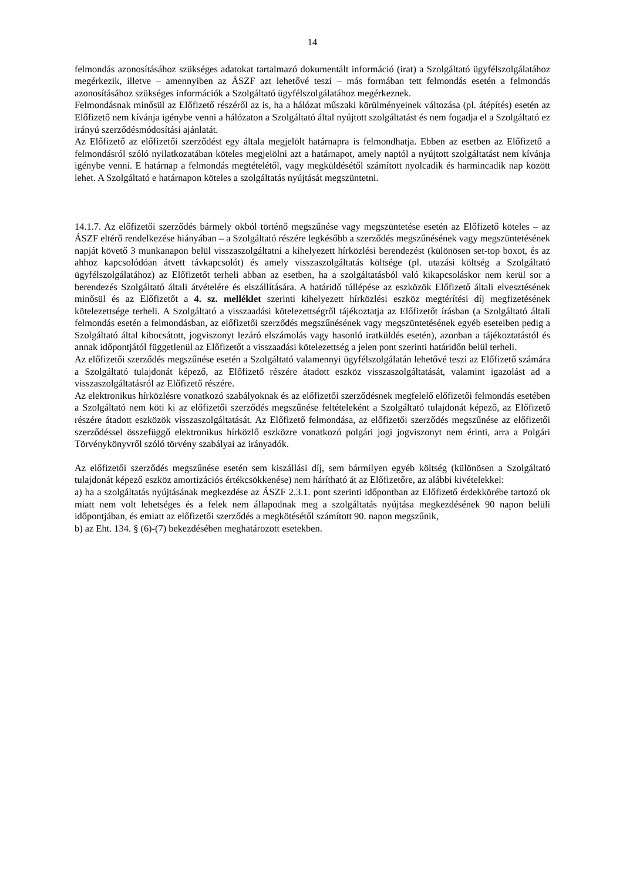14
felmondás azonosításához szükséges adatokat tartalmazó dokumentált információ (irat) a Szolgáltató ügyfélszolgálatához megérkezik, illetve – amennyiben az ÁSZF azt lehetővé teszi – más formában tett felmondás esetén a felmondás azonosításához szükséges információk a Szolgáltató ügyfélszolgálatához megérkeznek.
Felmondásnak minősül az Előfizető részéről az is, ha a hálózat műszaki körülményeinek változása (pl. átépítés) esetén az Előfizető nem kívánja igénybe venni a hálózaton a Szolgáltató által nyújtott szolgáltatást és nem fogadja el a Szolgáltató ez irányú szerződésmódosítási ajánlatát.
Az Előfizető az előfizetői szerződést egy általa megjelölt határnapra is felmondhatja. Ebben az esetben az Előfizető a felmondásról szóló nyilatkozatában köteles megjelölni azt a határnapot, amely naptól a nyújtott szolgáltatást nem kívánja igénybe venni. E határnap a felmondás megtételétől, vagy megküldésétől számított nyolcadik és harmincadik nap között lehet. A Szolgáltató e határnapon köteles a szolgáltatás nyújtását megszüntetni.
14.1.7. Az előfizetői szerződés bármely okból történő megszűnése vagy megszüntetése esetén az Előfizető köteles – az ÁSZF eltérő rendelkezése hiányában – a Szolgáltató részére legkésőbb a szerződés megszűnésének vagy megszüntetésének napját követő 3 munkanapon belül visszaszolgáltatni a kihelyezett hírközlési berendezést (különösen set-top boxot, és az ahhoz kapcsolódóan átvett távkapcsolót) és amely visszaszolgáltatás költsége (pl. utazási költség a Szolgáltató ügyfélszolgálatához) az Előfizetőt terheli abban az esetben, ha a szolgáltatásból való kikapcsoláskor nem kerül sor a berendezés Szolgáltató általi átvételére és elszállítására. A határidő túllépése az eszközök Előfizető általi elvesztésének minősül és az Előfizetőt a 4. sz. melléklet szerinti kihelyezett hírközlési eszköz megtérítési díj megfizetésének kötelezettsége terheli. A Szolgáltató a visszaadási kötelezettségről tájékoztatja az Előfizetőt írásban (a Szolgáltató általi felmondás esetén a felmondásban, az előfizetői szerződés megszűnésének vagy megszüntetésének egyéb eseteiben pedig a Szolgáltató által kibocsátott, jogviszonyt lezáró elszámolás vagy hasonló iratküldés esetén), azonban a tájékoztatástól és annak időpontjától függetlenül az Előfizetőt a visszaadási kötelezettség a jelen pont szerinti határidőn belül terheli.
Az előfizetői szerződés megszűnése esetén a Szolgáltató valamennyi ügyfélszolgálatán lehetővé teszi az Előfizető számára a Szolgáltató tulajdonát képező, az Előfizető részére átadott eszköz visszaszolgáltatását, valamint igazolást ad a visszaszolgáltatásról az Előfizető részére.
Az elektronikus hírközlésre vonatkozó szabályoknak és az előfizetői szerződésnek megfelelő előfizetői felmondás esetében a Szolgáltató nem köti ki az előfizetői szerződés megszűnése feltételeként a Szolgáltató tulajdonát képező, az Előfizető részére átadott eszközök visszaszolgáltatását. Az Előfizető felmondása, az előfizetői szerződés megszűnése az előfizetői szerződéssel összefüggő elektronikus hírközlő eszközre vonatkozó polgári jogi jogviszonyt nem érinti, arra a Polgári Törvénykönyvről szóló törvény szabályai az irányadók.
Az előfizetői szerződés megszűnése esetén sem kiszállási díj, sem bármilyen egyéb költség (különösen a Szolgáltató tulajdonát képező eszköz amortizációs értékcsökkenése) nem hárítható át az Előfizetőre, az alábbi kivételekkel:
a) ha a szolgáltatás nyújtásának megkezdése az ÁSZF 2.3.1. pont szerinti időpontban az Előfizető érdekkörébe tartozó ok miatt nem volt lehetséges és a felek nem állapodnak meg a szolgáltatás nyújtása megkezdésének 90 napon belüli időpontjában, és emiatt az előfizetői szerződés a megkötésétől számított 90. napon megszűnik,
b) az Eht. 134. § (6)-(7) bekezdésében meghatározott esetekben.